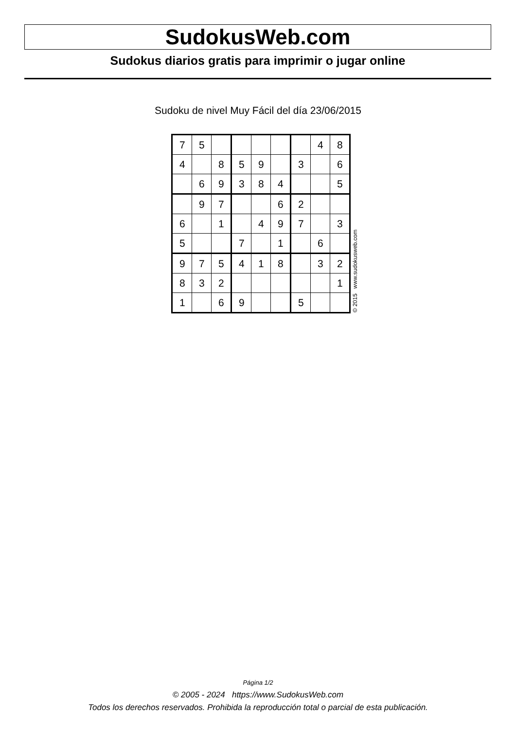SudokusWeb.com
Sudokus diarios gratis para imprimir o jugar online
Sudoku de nivel Muy Fácil del día 23/06/2015
| 7 | 5 | | | | | | 4 | 8 |
| 4 | | 8 | 5 | 9 | | 3 | | 6 |
| | 6 | 9 | 3 | 8 | 4 | | | 5 |
| | 9 | 7 | | | 6 | 2 | | |
| 6 | | 1 | | 4 | 9 | 7 | | 3 |
| 5 | | | 7 | | 1 | | 6 | |
| 9 | 7 | 5 | 4 | 1 | 8 | | 3 | 2 |
| 8 | 3 | 2 | | | | | | 1 |
| 1 | | 6 | 9 | | | 5 | | |
© 2015 www.sudokusweb.com
Página 1/2
© 2005 - 2024 https://www.SudokusWeb.com
Todos los derechos reservados. Prohibida la reproducción total o parcial de esta publicación.